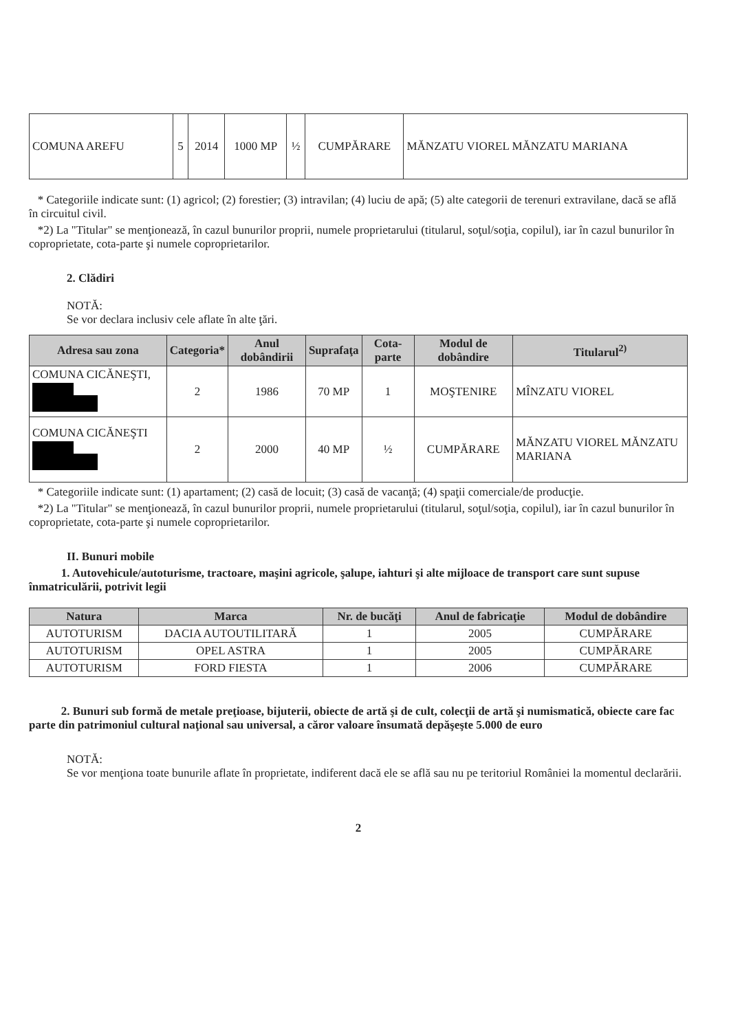| COMUNA AREFU | 5 | 2014 | 1000 MP | ½ | CUMPĂRARE | MĂNZATU VIOREL MĂNZATU MARIANA |
* Categoriile indicate sunt: (1) agricol; (2) forestier; (3) intravilan; (4) luciu de apă; (5) alte categorii de terenuri extravilane, dacă se află în circuitul civil.
*2) La "Titular" se menţionează, în cazul bunurilor proprii, numele proprietarului (titularul, soţul/soţia, copilul), iar în cazul bunurilor în coproprietate, cota-parte şi numele coproprietarilor.
2. Clădiri
NOTĂ:
Se vor declara inclusiv cele aflate în alte ţări.
| Adresa sau zona | Categoria* | Anul dobândirii | Suprafaţa | Cota-parte | Modul de dobândire | Titularul<sup>2)</sup> |
| --- | --- | --- | --- | --- | --- | --- |
| COMUNA CICĂNEŞTI, | 2 | 1986 | 70 MP | 1 | MOŞTENIRE | MÎNZATU VIOREL |
| COMUNA CICĂNEŞTI | 2 | 2000 | 40 MP | ½ | CUMPĂRARE | MĂNZATU VIOREL MĂNZATU MARIANA |
* Categoriile indicate sunt: (1) apartament; (2) casă de locuit; (3) casă de vacanţă; (4) spaţii comerciale/de producţie.
*2) La "Titular" se menţionează, în cazul bunurilor proprii, numele proprietarului (titularul, soţul/soţia, copilul), iar în cazul bunurilor în coproprietate, cota-parte şi numele coproprietarilor.
II. Bunuri mobile
1. Autovehicule/autoturisme, tractoare, maşini agricole, şalupe, iahturi şi alte mijloace de transport care sunt supuse înmatriculării, potrivit legii
| Natura | Marca | Nr. de bucăţi | Anul de fabricaţie | Modul de dobândire |
| --- | --- | --- | --- | --- |
| AUTOTURISM | DACIA AUTOUTILITARĂ | 1 | 2005 | CUMPĂRARE |
| AUTOTURISM | OPEL ASTRA | 1 | 2005 | CUMPĂRARE |
| AUTOTURISM | FORD FIESTA | 1 | 2006 | CUMPĂRARE |
2. Bunuri sub formă de metale preţioase, bijuterii, obiecte de artă şi de cult, colecţii de artă şi numismatică, obiecte care fac parte din patrimoniul cultural naţional sau universal, a căror valoare însumată depăşeşte 5.000 de euro
NOTĂ:
Se vor menţiona toate bunurile aflate în proprietate, indiferent dacă ele se află sau nu pe teritoriul României la momentul declarării.
2